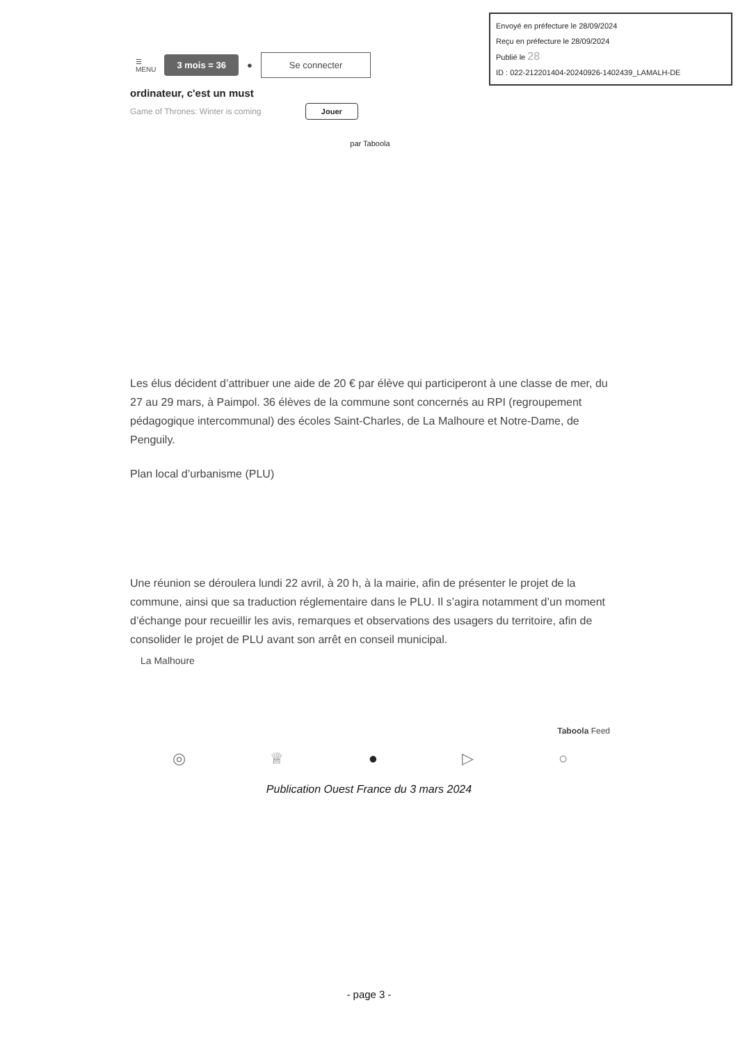Envoyé en préfecture le 28/09/2024
Reçu en préfecture le 28/09/2024
Publié le 28
ID : 022-212201404-20240926-1402439_LAMALH-DE
☰
MENU 3 mois = 36 ● Se connecter
ordinateur, c'est un must
Game of Thrones: Winter is coming Jouer
par Taboola
Les élus décident d’attribuer une aide de 20 € par élève qui participeront à une classe de mer, du 27 au 29 mars, à Paimpol. 36 élèves de la commune sont concernés au RPI (regroupement pédagogique intercommunal) des écoles Saint-Charles, de La Malhoure et Notre-Dame, de Penguily.
Plan local d’urbanisme (PLU)
Une réunion se déroulera lundi 22 avril, à 20 h, à la mairie, afin de présenter le projet de la commune, ainsi que sa traduction réglementaire dans le PLU. Il s’agira notamment d’un moment d’échange pour recueillir les avis, remarques et observations des usagers du territoire, afin de consolider le projet de PLU avant son arrêt en conseil municipal.
La Malhoure
Taboola Feed
◎ ♕ ● ▷ ○
Publication Ouest France du 3 mars 2024
- page 3 -